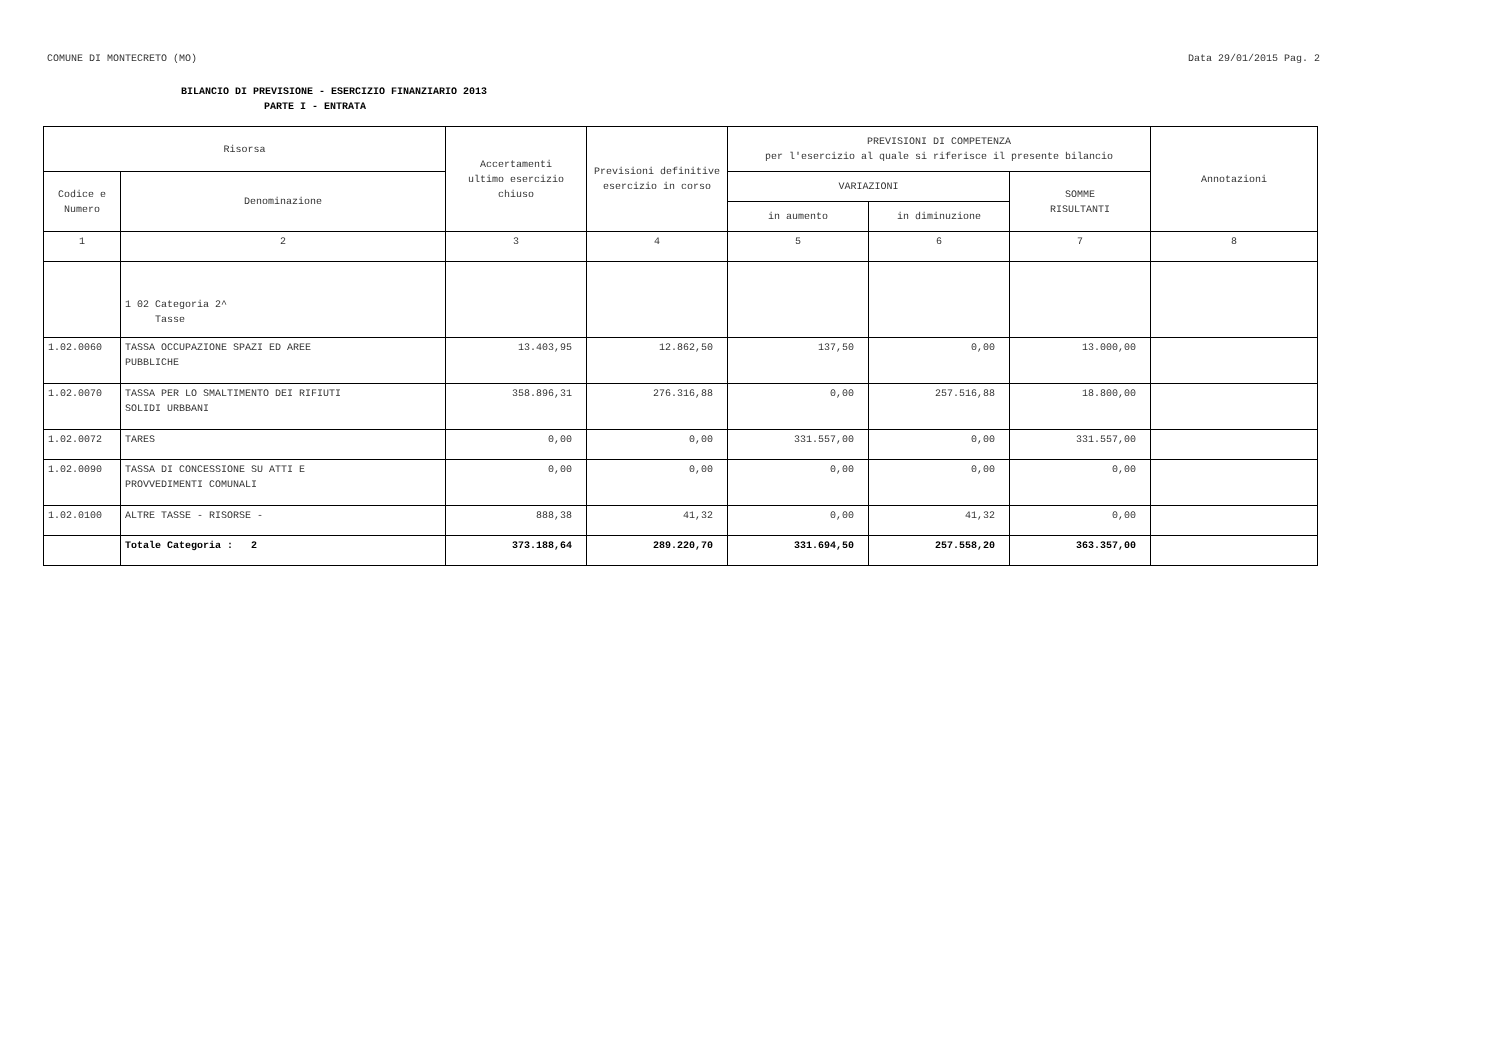COMUNE DI MONTECRETO (MO) Data 29/01/2015 Pag. 2
BILANCIO DI PREVISIONE - ESERCIZIO FINANZIARIO 2013
PARTE I - ENTRATA
| Risorsa | | Accertamenti ultimo esercizio chiuso | Previsioni definitive esercizio in corso | PREVISIONI DI COMPETENZA per l'esercizio al quale si riferisce il presente bilancio | | | Annotazioni |
| --- | --- | --- | --- | --- | --- | --- | --- |
| Codice e Numero | Denominazione | | | VARIAZIONI | | SOMME RISULTANTI | |
| | | | | in aumento | in diminuzione | | |
| 1 | 2 | 3 | 4 | 5 | 6 | 7 | 8 |
| | 1 02 Categoria 2^ Tasse | | | | | | |
| 1.02.0060 | TASSA OCCUPAZIONE SPAZI ED AREE PUBBLICHE | 13.403,95 | 12.862,50 | 137,50 | 0,00 | 13.000,00 | |
| 1.02.0070 | TASSA PER LO SMALTIMENTO DEI RIFIUTI SOLIDI URBBANI | 358.896,31 | 276.316,88 | 0,00 | 257.516,88 | 18.800,00 | |
| 1.02.0072 | TARES | 0,00 | 0,00 | 331.557,00 | 0,00 | 331.557,00 | |
| 1.02.0090 | TASSA DI CONCESSIONE SU ATTI E PROVVEDIMENTI COMUNALI | 0,00 | 0,00 | 0,00 | 0,00 | 0,00 | |
| 1.02.0100 | ALTRE TASSE - RISORSE - | 888,38 | 41,32 | 0,00 | 41,32 | 0,00 | |
| | Totale Categoria : 2 | 373.188,64 | 289.220,70 | 331.694,50 | 257.558,20 | 363.357,00 | |